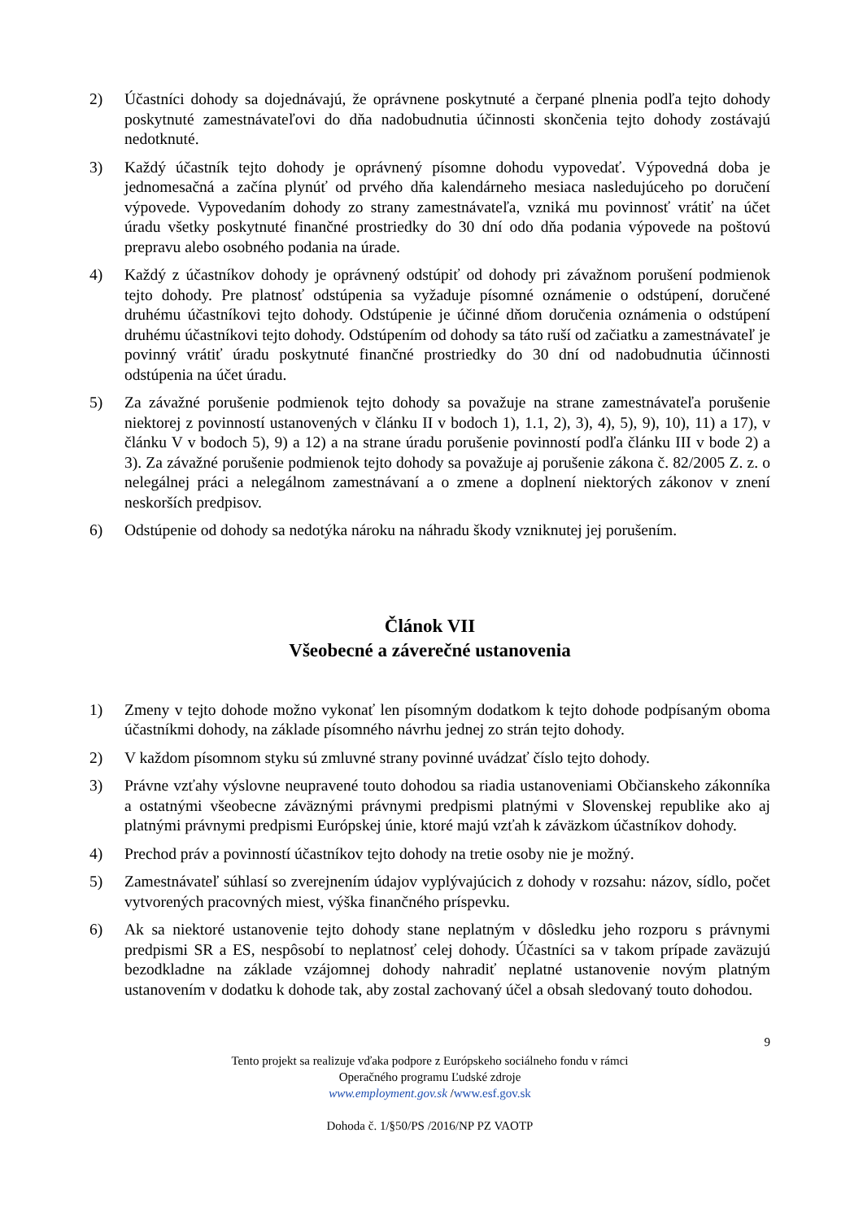2) Účastníci dohody sa dojednávajú, že oprávnene poskytnuté a čerpané plnenia podľa tejto dohody poskytnuté zamestnávateľovi do dňa nadobudnutia účinnosti skončenia tejto dohody zostávajú nedotknuté.
3) Každý účastník tejto dohody je oprávnený písomne dohodu vypovedať. Výpovedná doba je jednomesačná a začína plynúť od prvého dňa kalendárneho mesiaca nasledujúceho po doručení výpovede. Vypovedaním dohody zo strany zamestnávateľa, vzniká mu povinnosť vrátiť na účet úradu všetky poskytnuté finančné prostriedky do 30 dní odo dňa podania výpovede na poštovú prepravu alebo osobného podania na úrade.
4) Každý z účastníkov dohody je oprávnený odstúpiť od dohody pri závažnom porušení podmienok tejto dohody. Pre platnosť odstúpenia sa vyžaduje písomné oznámenie o odstúpení, doručené druhému účastníkovi tejto dohody. Odstúpenie je účinné dňom doručenia oznámenia o odstúpení druhému účastníkovi tejto dohody. Odstúpením od dohody sa táto ruší od začiatku a zamestnávateľ je povinný vrátiť úradu poskytnuté finančné prostriedky do 30 dní od nadobudnutia účinnosti odstúpenia na účet úradu.
5) Za závažné porušenie podmienok tejto dohody sa považuje na strane zamestnávateľa porušenie niektorej z povinností ustanovených v článku II v bodoch 1), 1.1, 2), 3), 4), 5), 9), 10), 11) a 17), v článku V v bodoch 5), 9) a 12) a na strane úradu porušenie povinností podľa článku III v bode 2) a 3). Za závažné porušenie podmienok tejto dohody sa považuje aj porušenie zákona č. 82/2005 Z. z. o nelegálnej práci a nelegálnom zamestnávaní a o zmene a doplnení niektorých zákonov v znení neskorších predpisov.
6) Odstúpenie od dohody sa nedotýka nároku na náhradu škody vzniknutej jej porušením.
Článok VII
Všeobecné a záverečné ustanovenia
1) Zmeny v tejto dohode možno vykonať len písomným dodatkom k tejto dohode podpísaným oboma účastníkmi dohody, na základe písomného návrhu jednej zo strán tejto dohody.
2) V každom písomnom styku sú zmluvné strany povinné uvádzať číslo tejto dohody.
3) Právne vzťahy výslovne neupravené touto dohodou sa riadia ustanoveniami Občianskeho zákonníka a ostatnými všeobecne záväznými právnymi predpismi platnými v Slovenskej republike ako aj platnými právnymi predpismi Európskej únie, ktoré majú vzťah k záväzkom účastníkov dohody.
4) Prechod práv a povinností účastníkov tejto dohody na tretie osoby nie je možný.
5) Zamestnávateľ súhlasí so zverejnením údajov vyplývajúcich z dohody v rozsahu: názov, sídlo, počet vytvorených pracovných miest, výška finančného príspevku.
6) Ak sa niektoré ustanovenie tejto dohody stane neplatným v dôsledku jeho rozporu s právnymi predpismi SR a ES, nespôsobí to neplatnosť celej dohody. Účastníci sa v takom prípade zaväzujú bezodkladne na základe vzájomnej dohody nahradiť neplatné ustanovenie novým platným ustanovením v dodatku k dohode tak, aby zostal zachovaný účel a obsah sledovaný touto dohodou.
9
Tento projekt sa realizuje vďaka podpore z Európskeho sociálneho fondu v rámci
Operačného programu Ľudské zdroje
www.employment.gov.sk /www.esf.gov.sk
Dohoda č. 1/§50/PS /2016/NP PZ VAOTP